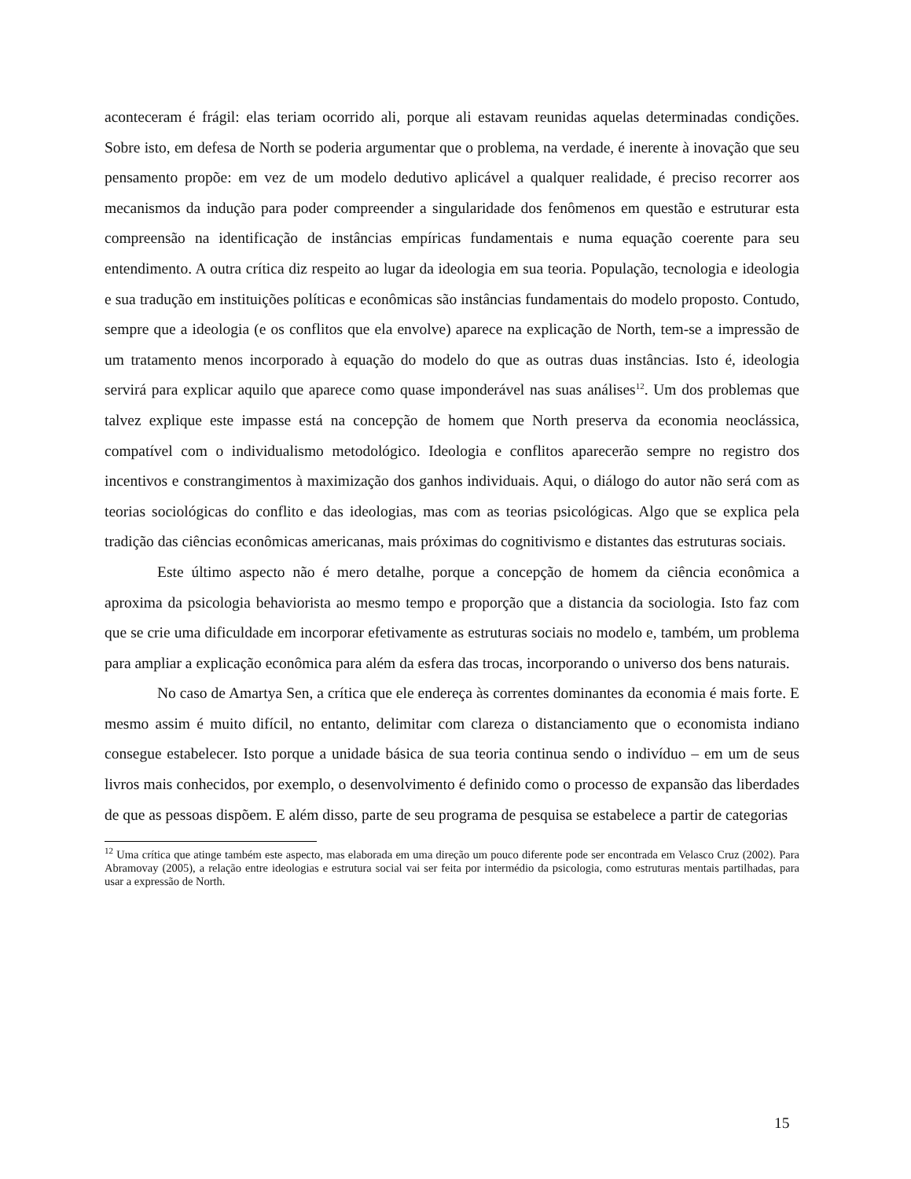aconteceram é frágil: elas teriam ocorrido ali, porque ali estavam reunidas aquelas determinadas condições. Sobre isto, em defesa de North se poderia argumentar que o problema, na verdade, é inerente à inovação que seu pensamento propõe: em vez de um modelo dedutivo aplicável a qualquer realidade, é preciso recorrer aos mecanismos da indução para poder compreender a singularidade dos fenômenos em questão e estruturar esta compreensão na identificação de instâncias empíricas fundamentais e numa equação coerente para seu entendimento. A outra crítica diz respeito ao lugar da ideologia em sua teoria. População, tecnologia e ideologia e sua tradução em instituições políticas e econômicas são instâncias fundamentais do modelo proposto. Contudo, sempre que a ideologia (e os conflitos que ela envolve) aparece na explicação de North, tem-se a impressão de um tratamento menos incorporado à equação do modelo do que as outras duas instâncias. Isto é, ideologia servirá para explicar aquilo que aparece como quase imponderável nas suas análises<sup>12</sup>. Um dos problemas que talvez explique este impasse está na concepção de homem que North preserva da economia neoclássica, compatível com o individualismo metodológico. Ideologia e conflitos aparecerão sempre no registro dos incentivos e constrangimentos à maximização dos ganhos individuais. Aqui, o diálogo do autor não será com as teorias sociológicas do conflito e das ideologias, mas com as teorias psicológicas. Algo que se explica pela tradição das ciências econômicas americanas, mais próximas do cognitivismo e distantes das estruturas sociais.
Este último aspecto não é mero detalhe, porque a concepção de homem da ciência econômica a aproxima da psicologia behaviorista ao mesmo tempo e proporção que a distancia da sociologia. Isto faz com que se crie uma dificuldade em incorporar efetivamente as estruturas sociais no modelo e, também, um problema para ampliar a explicação econômica para além da esfera das trocas, incorporando o universo dos bens naturais.
No caso de Amartya Sen, a crítica que ele endereça às correntes dominantes da economia é mais forte. E mesmo assim é muito difícil, no entanto, delimitar com clareza o distanciamento que o economista indiano consegue estabelecer. Isto porque a unidade básica de sua teoria continua sendo o indivíduo – em um de seus livros mais conhecidos, por exemplo, o desenvolvimento é definido como o processo de expansão das liberdades de que as pessoas dispõem. E além disso, parte de seu programa de pesquisa se estabelece a partir de categorias
<sup>12</sup> Uma crítica que atinge também este aspecto, mas elaborada em uma direção um pouco diferente pode ser encontrada em Velasco Cruz (2002). Para Abramovay (2005), a relação entre ideologias e estrutura social vai ser feita por intermédio da psicologia, como estruturas mentais partilhadas, para usar a expressão de North.
15